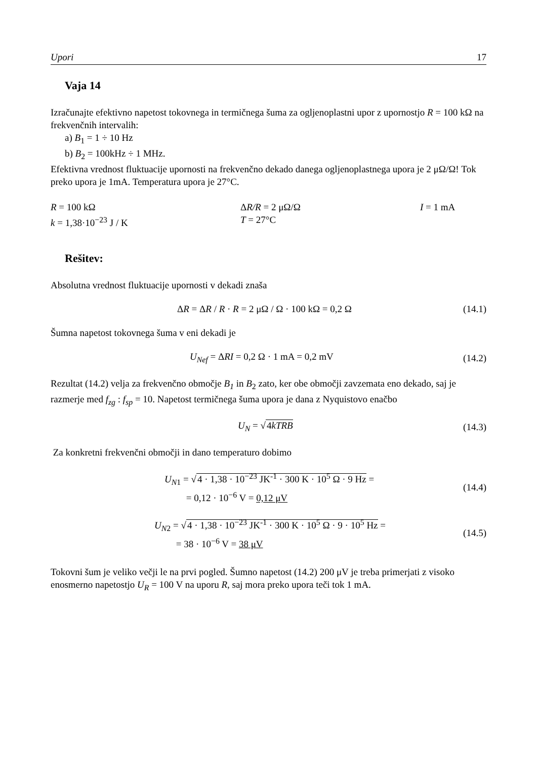Upori 17
Vaja 14
Izračunajte efektivno napetost tokovnega in termičnega šuma za ogljenoplastni upor z upornostjo R = 100 kΩ na frekvenčnih intervalih:
a) B<sub>1</sub> = 1 ÷ 10 Hz
b) B<sub>2</sub> = 100kHz ÷ 1 MHz.
Efektivna vrednost fluktuacije upornosti na frekvenčno dekado danega ogljenoplastnega upora je 2 μΩ/Ω! Tok preko upora je 1mA. Temperatura upora je 27°C.
R = 100 kΩ
ΔR/R = 2 μΩ/Ω
I = 1 mA
k = 1,38·10<sup>−23</sup> J / K
T = 27°C
Rešitev:
Absolutna vrednost fluktuacije upornosti v dekadi znaša
ΔR = ΔR / R · R = 2 μΩ / Ω · 100 kΩ = 0,2 Ω
(14.1)
Šumna napetost tokovnega šuma v eni dekadi je
U<sub>Nef</sub> = ΔRI = 0,2 Ω · 1 mA = 0,2 mV
(14.2)
Rezultat (14.2) velja za frekvenčno območje B<sub>1</sub> in B<sub>2</sub> zato, ker obe območji zavzemata eno dekado, saj je razmerje med f<sub>zg</sub> : f<sub>sp</sub> = 10. Napetost termičnega šuma upora je dana z Nyquistovo enačbo
U<sub>N</sub> = √4kTRB (14.3)
Za konkretni frekvenčni območji in dano temperaturo dobimo
U<sub>N1</sub> = √4 · 1,38 · 10<sup>−23</sup> JK<sup>-1</sup> · 300 K · 10<sup>5</sup> Ω · 9 Hz =
= 0,12 · 10<sup>−6</sup> V = 0,12 μV
(14.4)
U<sub>N2</sub> = √4 · 1,38 · 10<sup>−23</sup> JK<sup>-1</sup> · 300 K · 10<sup>5</sup> Ω · 9 · 10<sup>5</sup> Hz =
= 38 · 10<sup>−6</sup> V = 38 μV
(14.5)
Tokovni šum je veliko večji le na prvi pogled. Šumno napetost (14.2) 200 μV je treba primerjati z visoko enosmerno napetostjo U<sub>R</sub> = 100 V na uporu R, saj mora preko upora teči tok 1 mA.